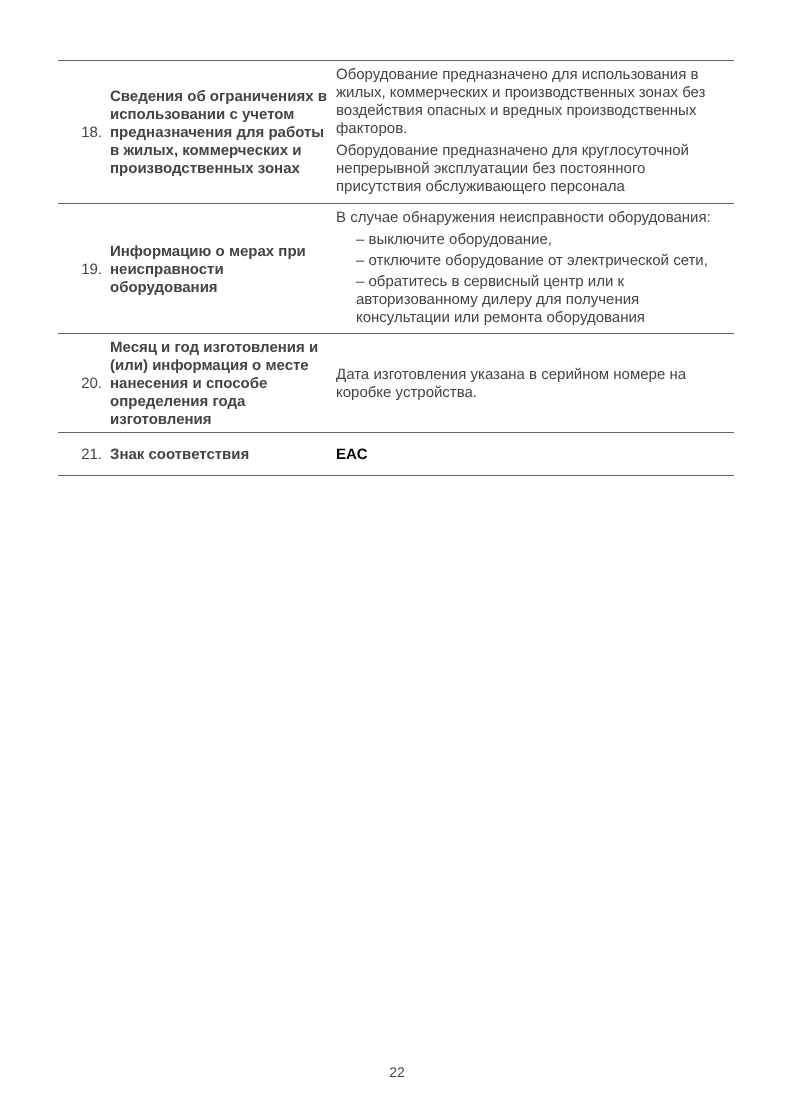| 18. | Сведения об ограничениях в использовании с учетом предназначения для работы в жилых, коммерческих и производственных зонах | Оборудование предназначено для использования в жилых, коммерческих и производственных зонах без воздействия опасных и вредных производственных факторов. Оборудование предназначено для круглосуточной непрерывной эксплуатации без постоянного присутствия обслуживающего персонала |
| 19. | Информацию о мерах при неисправности оборудования | В случае обнаружения неисправности оборудования: – выключите оборудование, – отключите оборудование от электрической сети, – обратитесь в сервисный центр или к авторизованному дилеру для получения консультации или ремонта оборудования |
| 20. | Месяц и год изготовления и (или) информация о месте нанесения и способе определения года изготовления | Дата изготовления указана в серийном номере на коробке устройства. |
| 21. | Знак соответствия | EAC |
22